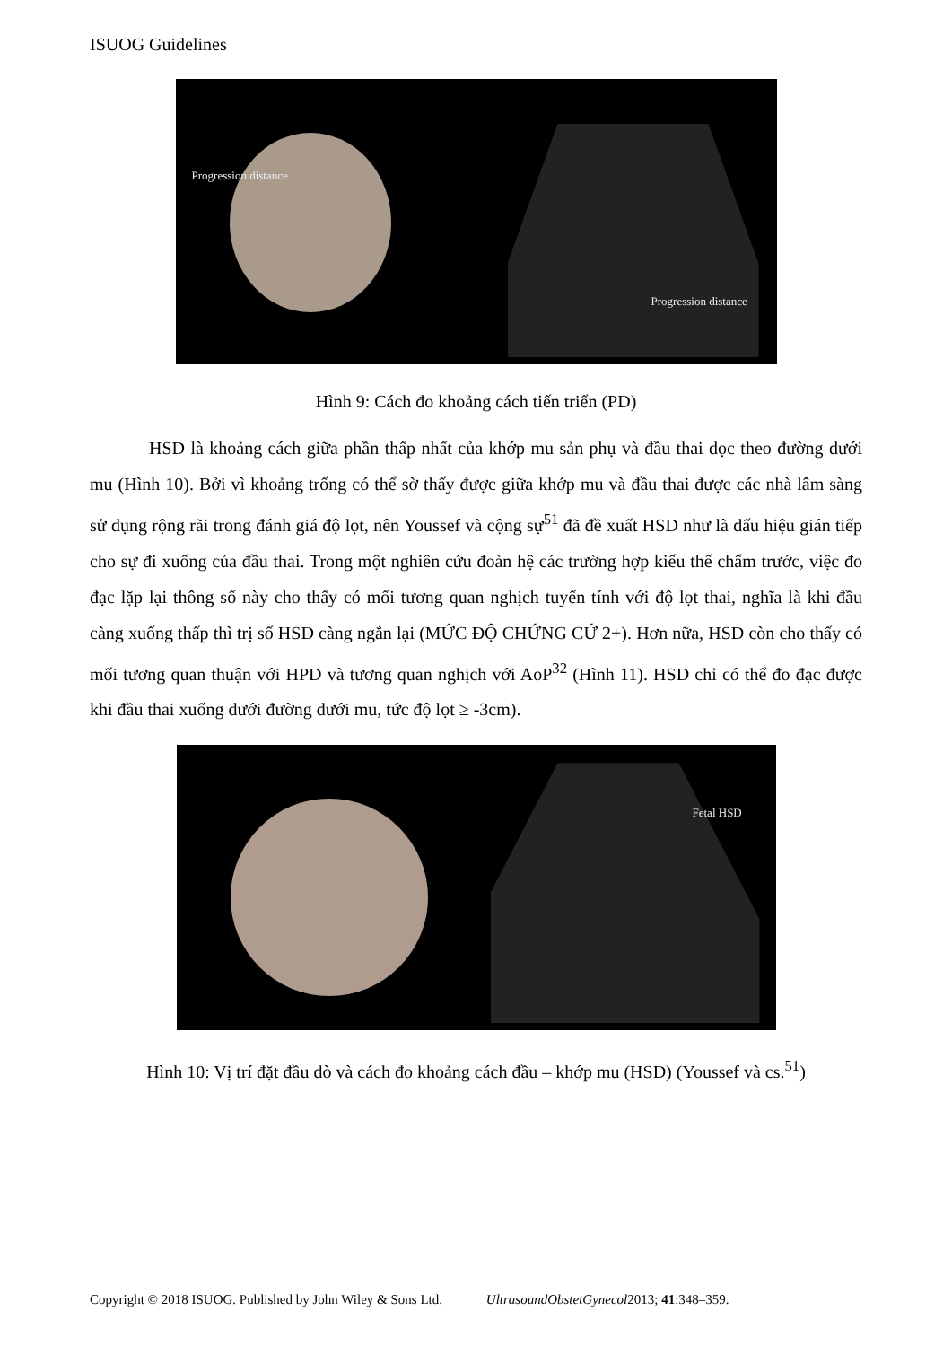ISUOG Guidelines
Progression distance
Progression distance
Hình 9: Cách đo khoảng cách tiến triển (PD)
HSD là khoảng cách giữa phần thấp nhất của khớp mu sản phụ và đầu thai dọc theo đường dưới mu (Hình 10). Bởi vì khoảng trống có thể sờ thấy được giữa khớp mu và đầu thai được các nhà lâm sàng sử dụng rộng rãi trong đánh giá độ lọt, nên Youssef và cộng sự<sup>51</sup> đã đề xuất HSD như là dấu hiệu gián tiếp cho sự đi xuống của đầu thai. Trong một nghiên cứu đoàn hệ các trường hợp kiểu thế chẩm trước, việc đo đạc lặp lại thông số này cho thấy có mối tương quan nghịch tuyến tính với độ lọt thai, nghĩa là khi đầu càng xuống thấp thì trị số HSD càng ngắn lại (MỨC ĐỘ CHỨNG CỨ 2+). Hơn nữa, HSD còn cho thấy có mối tương quan thuận với HPD và tương quan nghịch với AoP<sup>32</sup> (Hình 11). HSD chỉ có thể đo đạc được khi đầu thai xuống dưới đường dưới mu, tức độ lọt ≥ -3cm).
Fetal HSD
Hình 10: Vị trí đặt đầu dò và cách đo khoảng cách đầu – khớp mu (HSD) (Youssef và cs.<sup>51</sup>)
Copyright © 2018 ISUOG. Published by John Wiley & Sons Ltd. UltrasoundObstetGynecol2013; 41:348–359.